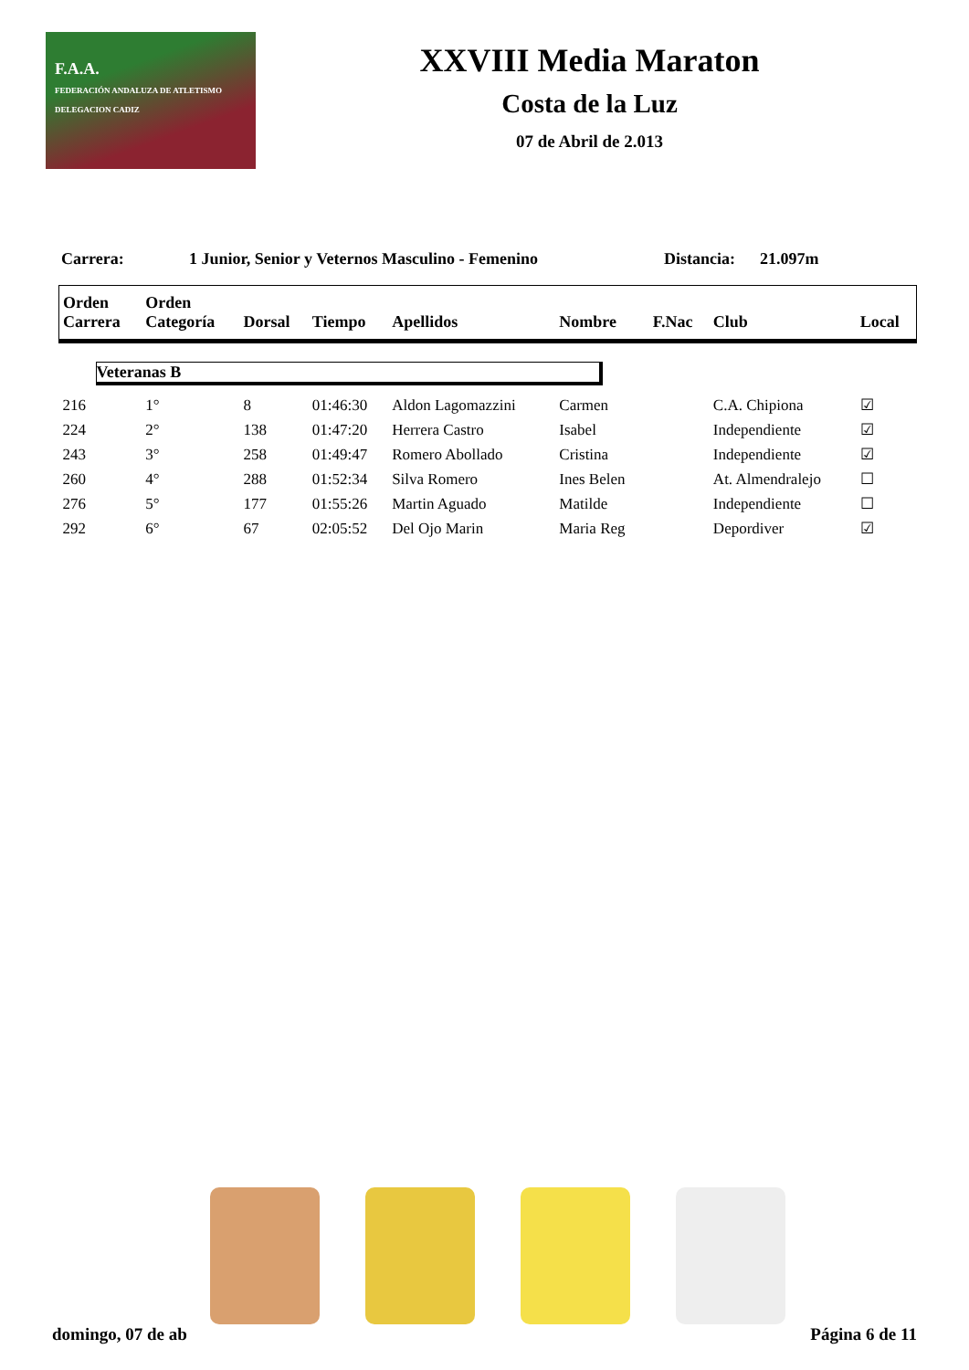F.A.A.
FEDERACIÓN ANDALUZA DE ATLETISMO DELEGACION CADIZ
XXVIII Media Maraton
Costa de la Luz
07 de Abril de 2.013
Carrera: 1 Junior, Senior y Veternos Masculino - Femenino Distancia: 21.097m
| Orden Carrera | Orden Categoría | Dorsal | Tiempo | Apellidos | Nombre | F.Nac | Club | Local |
| --- | --- | --- | --- | --- | --- | --- | --- | --- |
| Veteranas B | | | | | | | | |
| 216 | 1° | 8 | 01:46:30 | Aldon Lagomazzini | Carmen | | C.A. Chipiona | ☑ |
| 224 | 2° | 138 | 01:47:20 | Herrera Castro | Isabel | | Independiente | ☑ |
| 243 | 3° | 258 | 01:49:47 | Romero Abollado | Cristina | | Independiente | ☑ |
| 260 | 4° | 288 | 01:52:34 | Silva Romero | Ines Belen | | At. Almendralejo | ☐ |
| 276 | 5° | 177 | 01:55:26 | Martin Aguado | Matilde | | Independiente | ☐ |
| 292 | 6° | 67 | 02:05:52 | Del Ojo Marin | Maria Reg | | Depordiver | ☑ |
domingo, 07 de ab Página 6 de 11